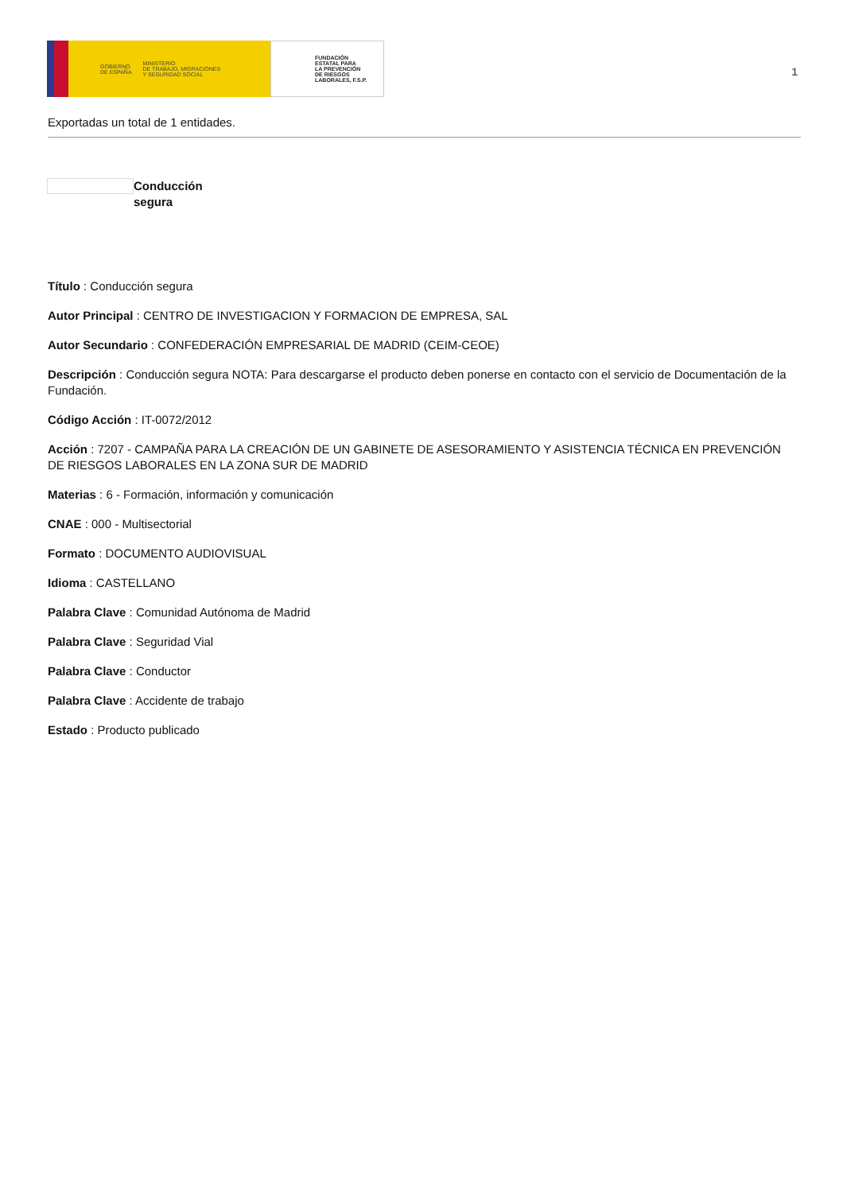GOBIERNO
DE ESPAÑA MINISTERIO
DE TRABAJO, MIGRACIONES
Y SEGURIDAD SOCIAL
FUNDACIÓN
ESTATAL PARA
LA PREVENCIÓN
DE RIESGOS
LABORALES, F.S.P.
1
Exportadas un total de 1 entidades.
Conducción segura
Título : Conducción segura
Autor Principal : CENTRO DE INVESTIGACION Y FORMACION DE EMPRESA, SAL
Autor Secundario : CONFEDERACIÓN EMPRESARIAL DE MADRID (CEIM-CEOE)
Descripción : Conducción segura NOTA: Para descargarse el producto deben ponerse en contacto con el servicio de Documentación de la Fundación.
Código Acción : IT-0072/2012
Acción : 7207 - CAMPAÑA PARA LA CREACIÓN DE UN GABINETE DE ASESORAMIENTO Y ASISTENCIA TÉCNICA EN PREVENCIÓN DE RIESGOS LABORALES EN LA ZONA SUR DE MADRID
Materias : 6 - Formación, información y comunicación
CNAE : 000 - Multisectorial
Formato : DOCUMENTO AUDIOVISUAL
Idioma : CASTELLANO
Palabra Clave : Comunidad Autónoma de Madrid
Palabra Clave : Seguridad Vial
Palabra Clave : Conductor
Palabra Clave : Accidente de trabajo
Estado : Producto publicado